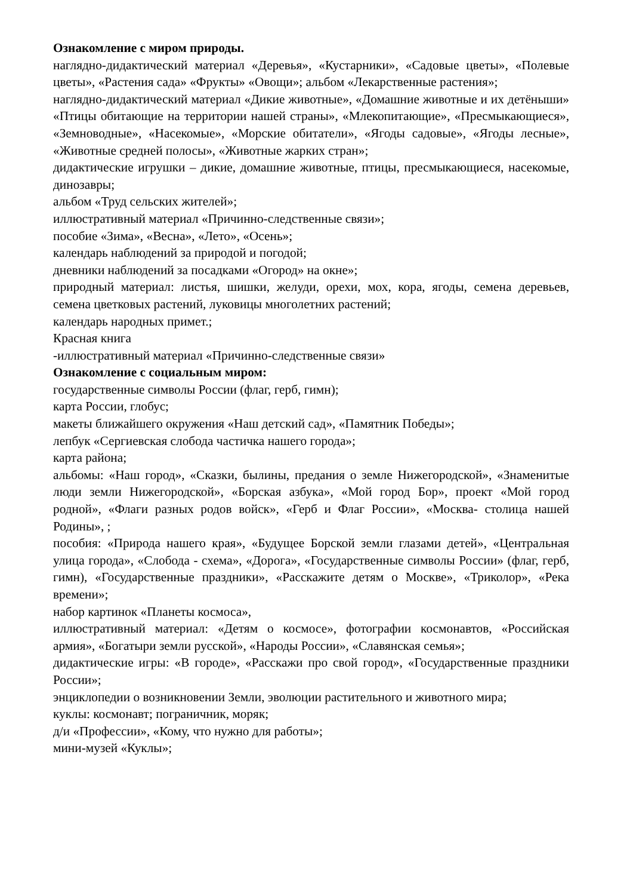Ознакомление с миром природы.
наглядно-дидактический материал «Деревья», «Кустарники», «Садовые цветы», «Полевые цветы», «Растения сада» «Фрукты» «Овощи»; альбом «Лекарственные растения»;
наглядно-дидактический материал «Дикие животные», «Домашние животные и их детёныши» «Птицы обитающие на территории нашей страны», «Млекопитающие», «Пресмыкающиеся», «Земноводные», «Насекомые», «Морские обитатели», «Ягоды садовые», «Ягоды лесные», «Животные средней полосы», «Животные жарких стран»;
дидактические игрушки – дикие, домашние животные, птицы, пресмыкающиеся, насекомые, динозавры;
альбом «Труд сельских жителей»;
иллюстративный материал «Причинно-следственные связи»;
пособие «Зима», «Весна», «Лето», «Осень»;
календарь наблюдений за природой и погодой;
дневники наблюдений за посадками «Огород» на окне»;
природный материал: листья, шишки, желуди, орехи, мох, кора, ягоды, семена деревьев, семена цветковых растений, луковицы многолетних растений;
календарь народных примет.;
Красная книга
-иллюстративный материал «Причинно-следственные связи»
Ознакомление с социальным миром:
государственные символы России (флаг, герб, гимн);
карта России, глобус;
макеты ближайшего окружения «Наш детский сад», «Памятник Победы»;
лепбук «Сергиевская слобода частичка нашего города»;
карта района;
альбомы: «Наш город», «Сказки, былины, предания о земле Нижегородской», «Знаменитые люди земли Нижегородской», «Борская азбука», «Мой город Бор», проект «Мой город родной», «Флаги разных родов войск», «Герб и Флаг России», «Москва- столица нашей Родины», ;
пособия: «Природа нашего края», «Будущее Борской земли глазами детей», «Центральная улица города», «Слобода - схема», «Дорога», «Государственные символы России» (флаг, герб, гимн), «Государственные праздники», «Расскажите детям о Москве», «Триколор», «Река времени»;
набор картинок «Планеты космоса»,
иллюстративный материал: «Детям о космосе», фотографии космонавтов, «Российская армия», «Богатыри земли русской», «Народы России», «Славянская семья»;
дидактические игры: «В городе», «Расскажи про свой город», «Государственные праздники России»;
энциклопедии о возникновении Земли, эволюции растительного и животного мира;
куклы: космонавт; пограничник, моряк;
д/и «Профессии», «Кому, что нужно для работы»;
мини-музей «Куклы»;